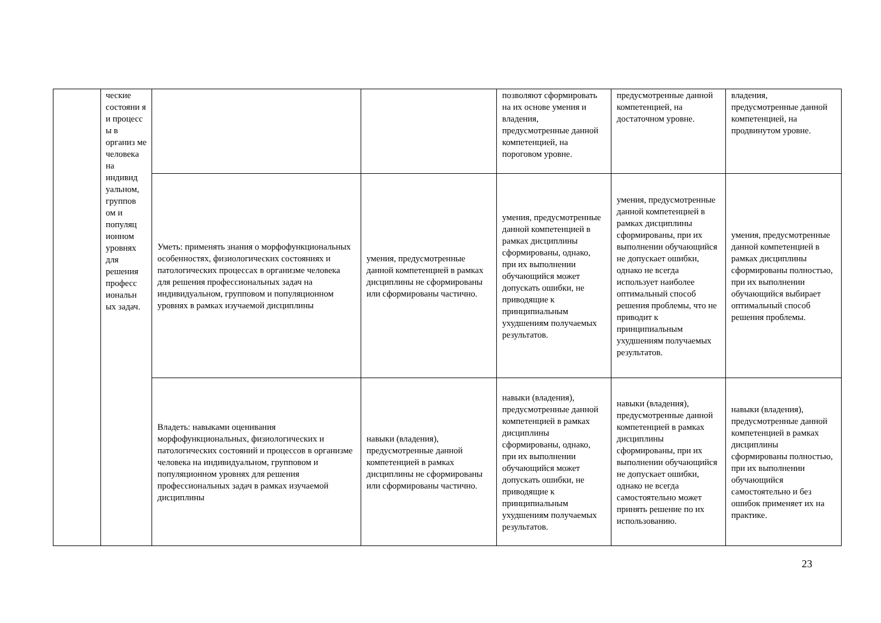| | ческие состояни я и процесс ы в организ ме человека на индивид уальном, группов ом и популяц ионном уровнях для решения професс иональн ых задач. | | | позволяют сформировать на их основе умения и владения, предусмотренные данной компетенцией, на пороговом уровне. | предусмотренные данной компетенцией, на достаточном уровне. | владения, предусмотренные данной компетенцией, на продвинутом уровне. |
| | | Уметь: применять знания о морфофункциональных особенностях, физиологических состояниях и патологических процессах в организме человека для решения профессиональных задач на индивидуальном, групповом и популяционном уровнях в рамках изучаемой дисциплины | умения, предусмотренные данной компетенцией в рамках дисциплины не сформированы или сформированы частично. | умения, предусмотренные данной компетенцией в рамках дисциплины сформированы, однако, при их выполнении обучающийся может допускать ошибки, не приводящие к принципиальным ухудшениям получаемых результатов. | умения, предусмотренные данной компетенцией в рамках дисциплины сформированы, при их выполнении обучающийся не допускает ошибки, однако не всегда использует наиболее оптимальный способ решения проблемы, что не приводит к принципиальным ухудшениям получаемых результатов. | умения, предусмотренные данной компетенцией в рамках дисциплины сформированы полностью, при их выполнении обучающийся выбирает оптимальный способ решения проблемы. |
| | | Владеть: навыками оценивания морфофункциональных, физиологических и патологических состояний и процессов в организме человека на индивидуальном, групповом и популяционном уровнях для решения профессиональных задач в рамках изучаемой дисциплины | навыки (владения), предусмотренные данной компетенцией в рамках дисциплины не сформированы или сформированы частично. | навыки (владения), предусмотренные данной компетенцией в рамках дисциплины сформированы, однако, при их выполнении обучающийся может допускать ошибки, не приводящие к принципиальным ухудшениям получаемых результатов. | навыки (владения), предусмотренные данной компетенцией в рамках дисциплины сформированы, при их выполнении обучающийся не допускает ошибки, однако не всегда самостоятельно может принять решение по их использованию. | навыки (владения), предусмотренные данной компетенцией в рамках дисциплины сформированы полностью, при их выполнении обучающийся самостоятельно и без ошибок применяет их на практике. |
23